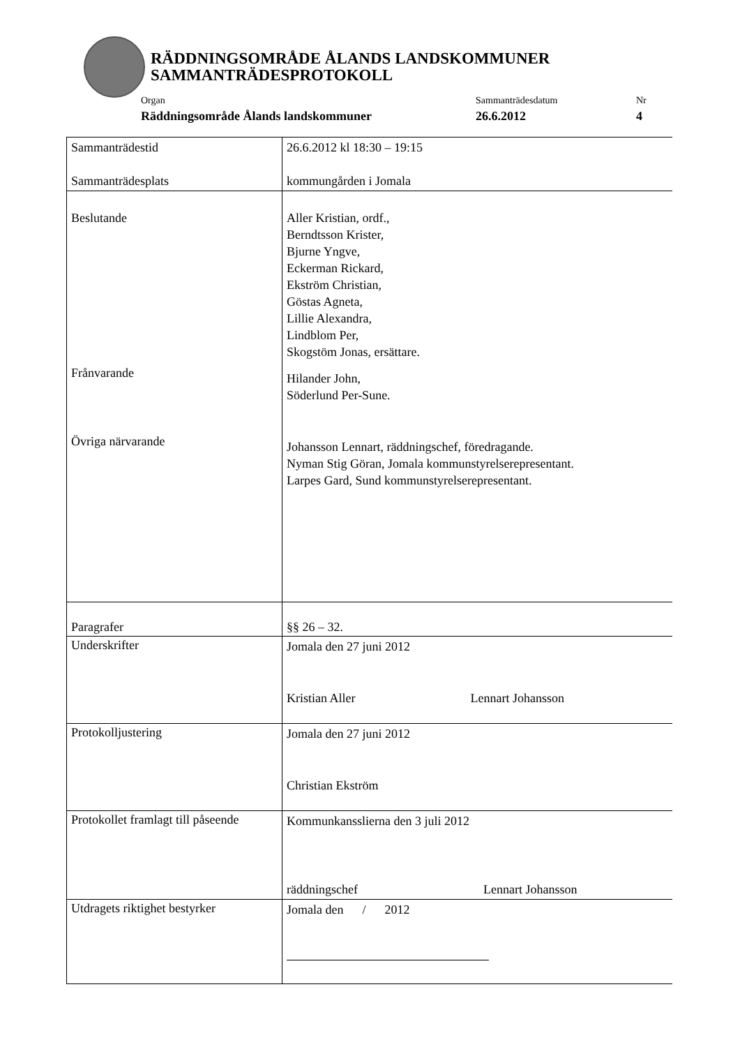RÄDDNINGSOMRÅDE ÅLANDS LANDSKOMMUNER
SAMMANTRÄDESPROTOKOLL
Organ
Räddningsområde Ålands landskommuner
Sammanträdesdatum
26.6.2012
Nr
4
| Sammanträdestid Sammanträdesplats | 26.6.2012 kl 18:30 – 19:15 kommungården i Jomala |
| Beslutande Frånvarande Övriga närvarande | Aller Kristian, ordf., Berndtsson Krister, Bjurne Yngve, Eckerman Rickard, Ekström Christian, Göstas Agneta, Lillie Alexandra, Lindblom Per, Skogstöm Jonas, ersättare. Hilander John, Söderlund Per-Sune. Johansson Lennart, räddningschef, föredragande. Nyman Stig Göran, Jomala kommunstyrelserepresentant. Larpes Gard, Sund kommunstyrelserepresentant. |
| Paragrafer | §§ 26 – 32. |
| Underskrifter | Jomala den 27 juni 2012 Kristian Aller Lennart Johansson |
| Protokolljustering | Jomala den 27 juni 2012 Christian Ekström |
| Protokollet framlagt till påseende | Kommunkansslierna den 3 juli 2012 räddningschef Lennart Johansson |
| Utdragets riktighet bestyrker | Jomala den / 2012 |